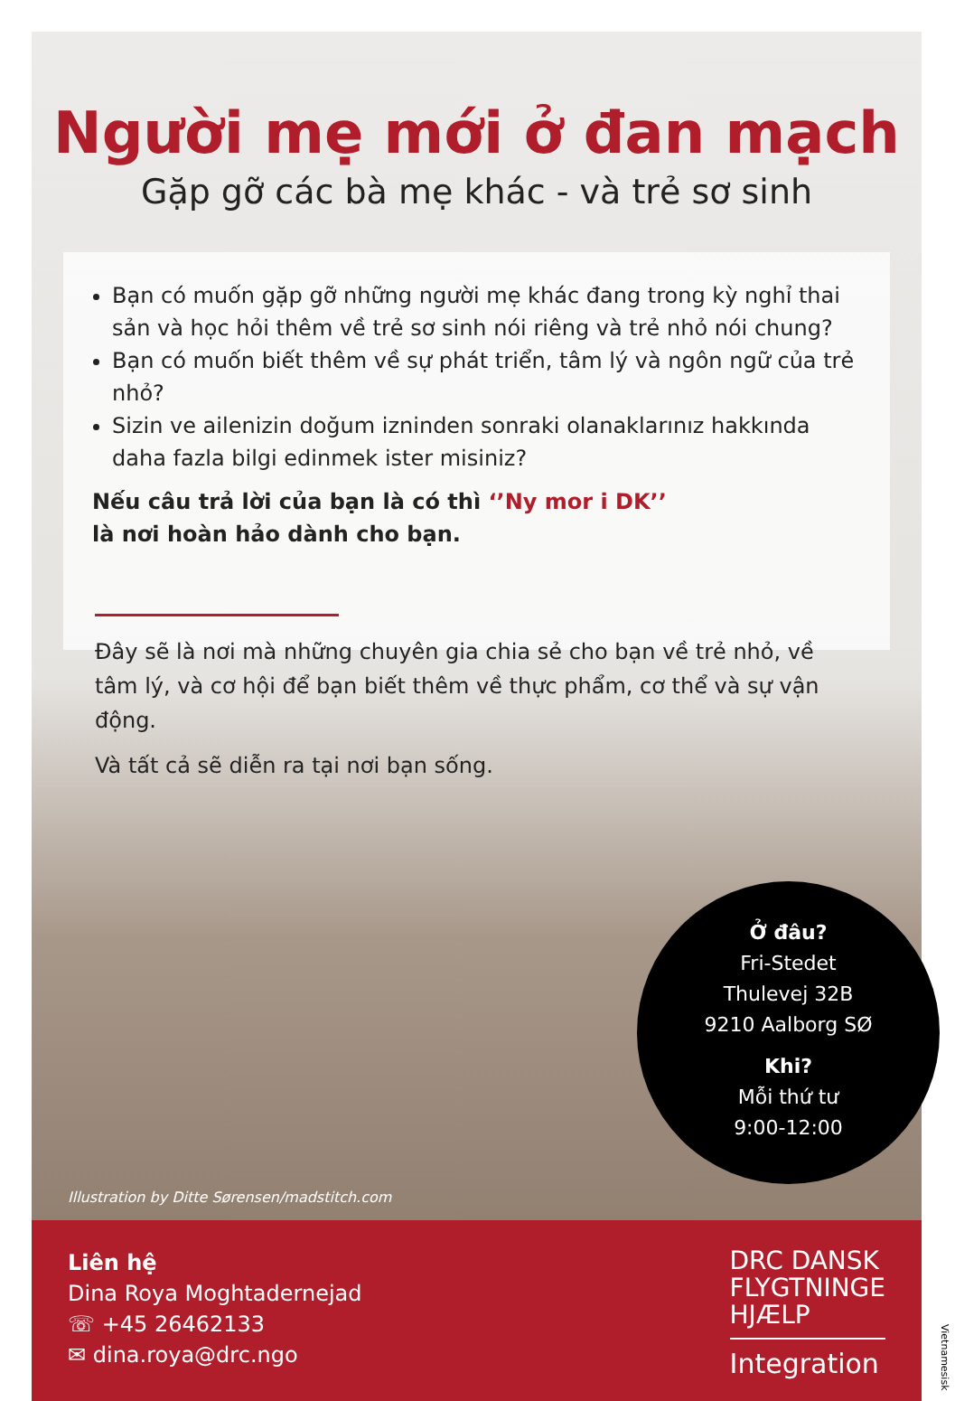Người mẹ mới ở đan mạch
Gặp gỡ các bà mẹ khác - và trẻ sơ sinh
Bạn có muốn gặp gỡ những người mẹ khác đang trong kỳ nghỉ thai sản và học hỏi thêm về trẻ sơ sinh nói riêng và trẻ nhỏ nói chung?
Bạn có muốn biết thêm về sự phát triển, tâm lý và ngôn ngữ của trẻ nhỏ?
Sizin ve ailenizin doğum izninden sonraki olanaklarınız hakkında daha fazla bilgi edinmek ister misiniz?
Nếu câu trả lời của bạn là có thì ‘’Ny mor i DK’’
là nơi hoàn hảo dành cho bạn.
Đây sẽ là nơi mà những chuyên gia chia sẻ cho bạn về trẻ nhỏ, về tâm lý, và cơ hội để bạn biết thêm về thực phẩm, cơ thể và sự vận động.
Và tất cả sẽ diễn ra tại nơi bạn sống.
Ở đâu?
Fri-Stedet
Thulevej 32B
9210 Aalborg SØ
Khi?
Mỗi thứ tư
9:00-12:00
Illustration by Ditte Sørensen/madstitch.com
Liên hệ
Dina Roya Moghtadernejad
☏ +45 26462133
✉ dina.roya@drc.ngo
DRC DANSK
FLYGTNINGE
HJÆLP
Integration
Vietnamesisk